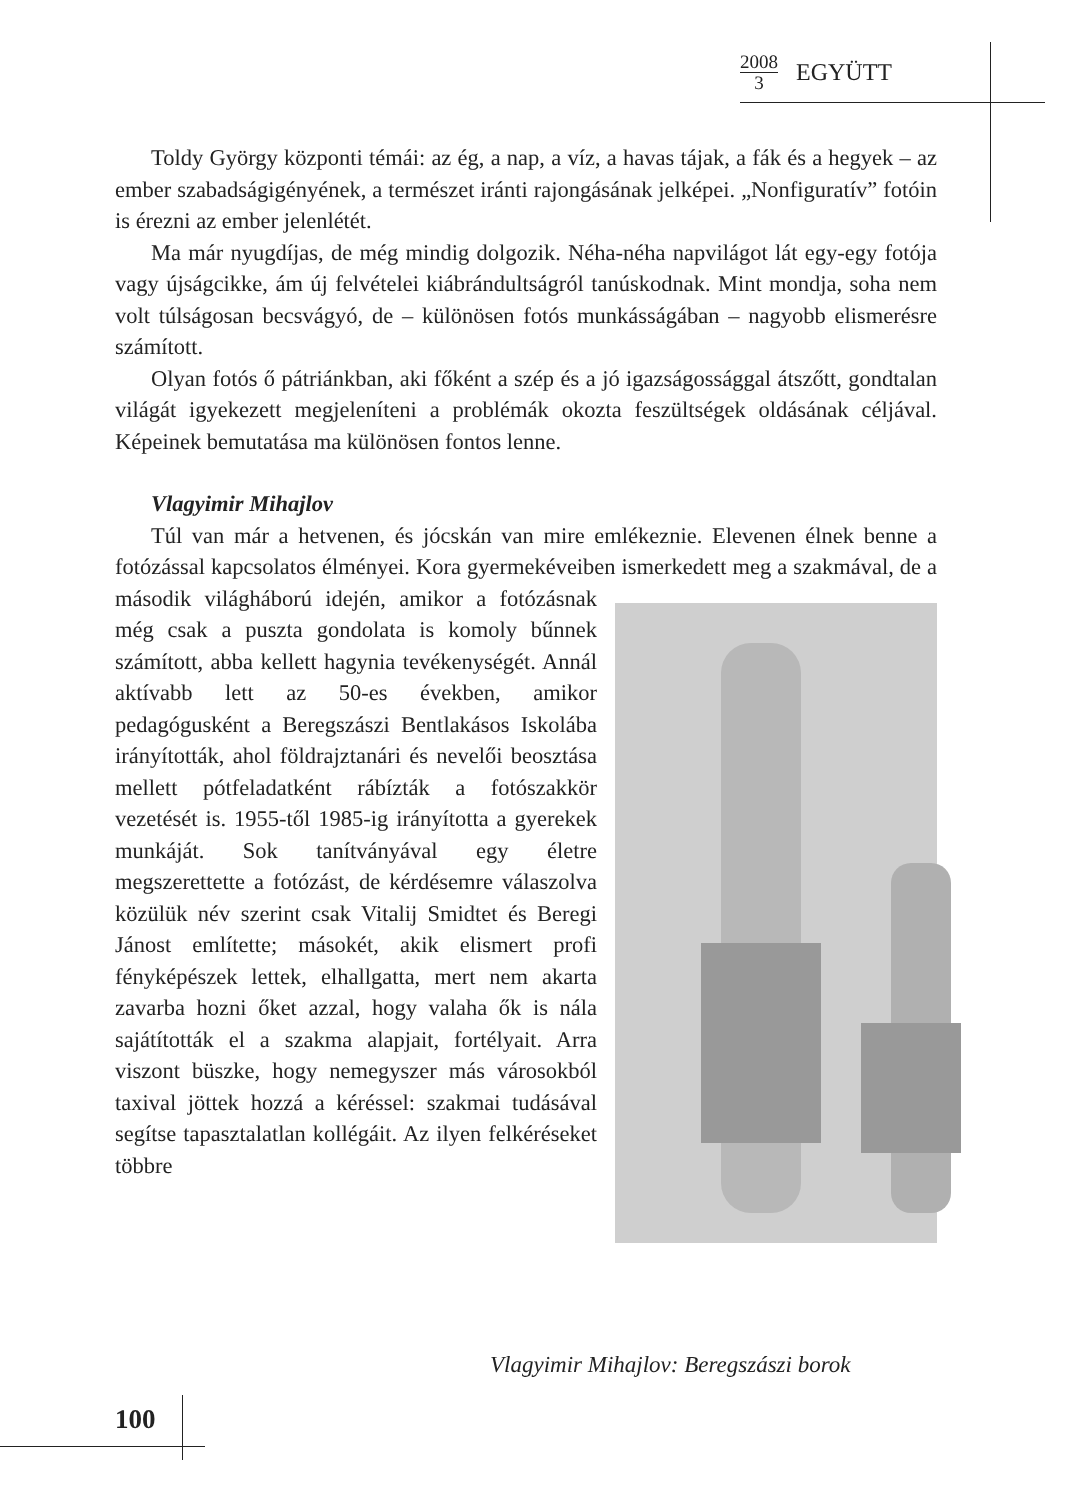2008 3
EGYÜTT
Toldy György központi témái: az ég, a nap, a víz, a havas tájak, a fák és a hegyek – az ember szabadságigényének, a természet iránti rajongásának jelképei. „Nonfiguratív” fotóin is érezni az ember jelenlétét.
Ma már nyugdíjas, de még mindig dolgozik. Néha-néha napvilágot lát egy-egy fotója vagy újságcikke, ám új felvételei kiábrándultságról tanúskodnak. Mint mondja, soha nem volt túlságosan becsvágyó, de – különösen fotós munkásságában – nagyobb elismerésre számított.
Olyan fotós ő pátriánkban, aki főként a szép és a jó igazságossággal átszőtt, gondtalan világát igyekezett megjeleníteni a problémák okozta feszültségek oldásának céljával. Képeinek bemutatása ma különösen fontos lenne.
Vlagyimir Mihajlov
Túl van már a hetvenen, és jócskán van mire emlékeznie. Elevenen élnek benne a fotózással kapcsolatos élményei. Kora gyermekéveiben ismerkedett meg a szakmával, de a második világháború idején, amikor a fotózásnak még csak a puszta gondolata is komoly bűnnek számított, abba kellett hagynia tevékenységét. Annál aktívabb lett az 50-es években, amikor pedagógusként a Beregszászi Bentlakásos Iskolába irányították, ahol földrajztanári és nevelői beosztása mellett pótfeladatként rábízták a fotószakkör vezetését is. 1955-től 1985-ig irányította a gyerekek munkáját. Sok tanítványával egy életre megszerettette a fotózást, de kérdésemre válaszolva közülük név szerint csak Vitalij Smidtet és Beregi Jánost említette; másokét, akik elismert profi fényképészek lettek, elhallgatta, mert nem akarta zavarba hozni őket azzal, hogy valaha ők is nála sajátították el a szakma alapjait, fortélyait. Arra viszont büszke, hogy nemegyszer más városokból taxival jöttek hozzá a kéréssel: szakmai tudásával segítse tapasztalatlan kollégáit. Az ilyen felkéréseket többre
Vlagyimir Mihajlov: Beregszászi borok
100